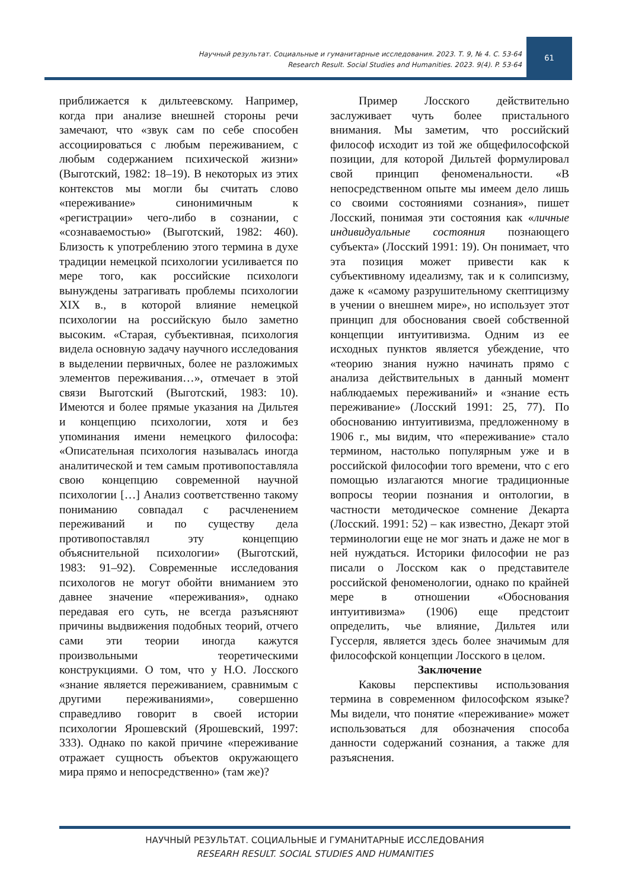Научный результат. Социальные и гуманитарные исследования. 2023. Т. 9, № 4. С. 53-64
Research Result. Social Studies and Humanities. 2023. 9(4). P. 53-64
61
приближается к дильтеевскому. Например, когда при анализе внешней стороны речи замечают, что «звук сам по себе способен ассоциироваться с любым переживанием, с любым содержанием психической жизни» (Выготский, 1982: 18–19). В некоторых из этих контекстов мы могли бы считать слово «переживание» синонимичным к «регистрации» чего-либо в сознании, с «сознаваемостью» (Выготский, 1982: 460). Близость к употреблению этого термина в духе традиции немецкой психологии усиливается по мере того, как российские психологи вынуждены затрагивать проблемы психологии XIX в., в которой влияние немецкой психологии на российскую было заметно высоким. «Старая, субъективная, психология видела основную задачу научного исследования в выделении первичных, более не разложимых элементов переживания…», отмечает в этой связи Выготский (Выготский, 1983: 10). Имеются и более прямые указания на Дильтея и концепцию психологии, хотя и без упоминания имени немецкого философа: «Описательная психология называлась иногда аналитической и тем самым противопоставляла свою концепцию современной научной психологии […] Анализ соответственно такому пониманию совпадал с расчленением переживаний и по существу дела противопоставлял эту концепцию объяснительной психологии» (Выготский, 1983: 91–92). Современные исследования психологов не могут обойти вниманием это давнее значение «переживания», однако передавая его суть, не всегда разъясняют причины выдвижения подобных теорий, отчего сами эти теории иногда кажутся произвольными теоретическими конструкциями. О том, что у Н.О. Лосского «знание является переживанием, сравнимым с другими переживаниями», совершенно справедливо говорит в своей истории психологии Ярошевский (Ярошевский, 1997: 333). Однако по какой причине «переживание отражает сущность объектов окружающего мира прямо и непосредственно» (там же)?
Пример Лосского действительно заслуживает чуть более пристального внимания. Мы заметим, что российский философ исходит из той же общефилософской позиции, для которой Дильтей формулировал свой принцип феноменальности. «В непосредственном опыте мы имеем дело лишь со своими состояниями сознания», пишет Лосский, понимая эти состояния как «личные индивидуальные состояния познающего субъекта» (Лосский 1991: 19). Он понимает, что эта позиция может привести как к субъективному идеализму, так и к солипсизму, даже к «самому разрушительному скептицизму в учении о внешнем мире», но использует этот принцип для обоснования своей собственной концепции интуитивизма. Одним из ее исходных пунктов является убеждение, что «теорию знания нужно начинать прямо с анализа действительных в данный момент наблюдаемых переживаний» и «знание есть переживание» (Лосский 1991: 25, 77). По обоснованию интуитивизма, предложенному в 1906 г., мы видим, что «переживание» стало термином, настолько популярным уже и в российской философии того времени, что с его помощью излагаются многие традиционные вопросы теории познания и онтологии, в частности методическое сомнение Декарта (Лосский. 1991: 52) – как известно, Декарт этой терминологии еще не мог знать и даже не мог в ней нуждаться. Историки философии не раз писали о Лосском как о представителе российской феноменологии, однако по крайней мере в отношении «Обоснования интуитивизма» (1906) еще предстоит определить, чье влияние, Дильтея или Гуссерля, является здесь более значимым для философской концепции Лосского в целом.
Заключение
Каковы перспективы использования термина в современном философском языке? Мы видели, что понятие «переживание» может использоваться для обозначения способа данности содержаний сознания, а также для разъяснения.
НАУЧНЫЙ РЕЗУЛЬТАТ. СОЦИАЛЬНЫЕ И ГУМАНИТАРНЫЕ ИССЛЕДОВАНИЯ
RESEARH RESULT. SOCIAL STUDIES AND HUMANITIES